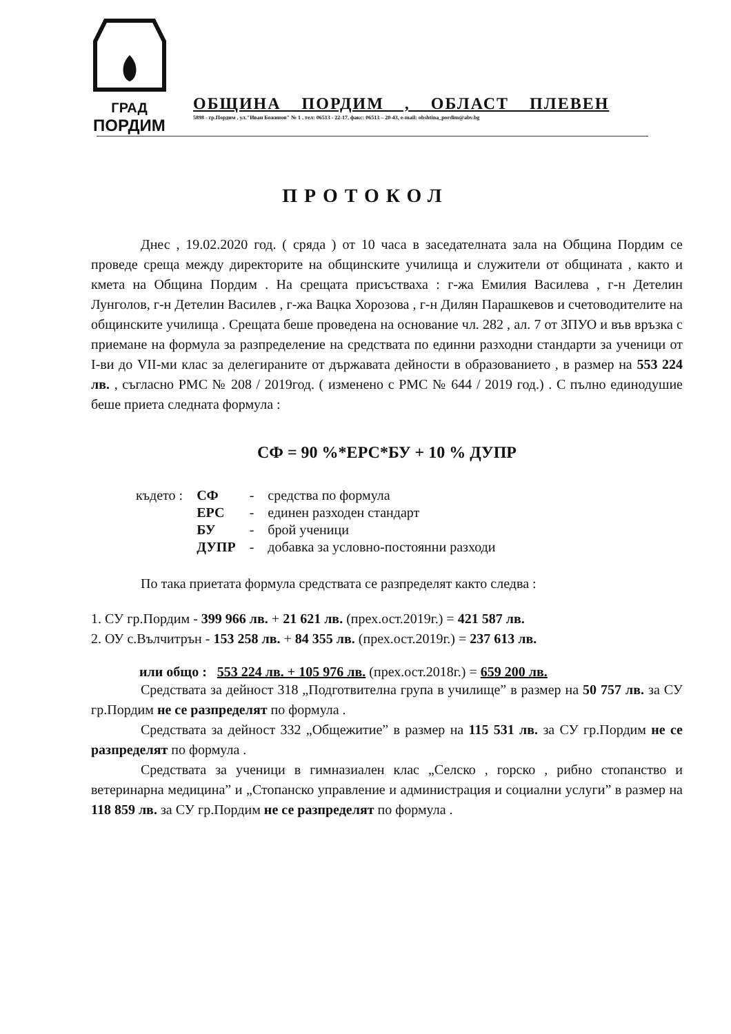ГРАД
ПОРДИМ
ОБЩИНА ПОРДИМ , ОБЛАСТ ПЛЕВЕН
5898 - гр.Пордим , ул."Иван Божинов" № 1 , тел: 06513 - 22-17, факс: 06513 – 20-43, e-mail: obshtina_pordim@abv.bg
ПРОТОКОЛ
Днес , 19.02.2020 год. ( сряда ) от 10 часа в заседателната зала на Община Пордим се проведе среща между директорите на общинските училища и служители от общината , както и кмета на Община Пордим . На срещата присъстваха : г-жа Емилия Василева , г-н Детелин Лунголов, г-н Детелин Василев , г-жа Вацка Хорозова , г-н Дилян Парашкевов и счетоводителите на общинските училища . Срещата беше проведена на основание чл. 282 , ал. 7 от ЗПУО и във връзка с приемане на формула за разпределение на средствата по единни разходни стандарти за ученици от I-ви до VII-ми клас за делегираните от държавата дейности в образованието , в размер на 553 224 лв. , съгласно РМС № 208 / 2019год. ( изменено с РМС № 644 / 2019 год.) . С пълно единодушие беше приета следната формула :
СФ = 90 %*ЕРС*БУ + 10 % ДУПР
| където : | СФ | - | средства по формула |
| | ЕРС | - | единен разходен стандарт |
| | БУ | - | брой ученици |
| | ДУПР | - | добавка за условно-постоянни разходи |
По така приетата формула средствата се разпределят както следва :
1. СУ гр.Пордим - 399 966 лв. + 21 621 лв. (прех.ост.2019г.) = 421 587 лв.
2. ОУ с.Вълчитрън - 153 258 лв. + 84 355 лв. (прех.ост.2019г.) = 237 613 лв.
или общо : 553 224 лв. + 105 976 лв. (прех.ост.2018г.) = 659 200 лв.
Средствата за дейност 318 „Подготвителна група в училище” в размер на 50 757 лв. за СУ гр.Пордим не се разпределят по формула .
Средствата за дейност 332 „Общежитие” в размер на 115 531 лв. за СУ гр.Пордим не се разпределят по формула .
Средствата за ученици в гимназиален клас „Селско , горско , рибно стопанство и ветеринарна медицина” и „Стопанско управление и администрация и социални услуги” в размер на 118 859 лв. за СУ гр.Пордим не се разпределят по формула .